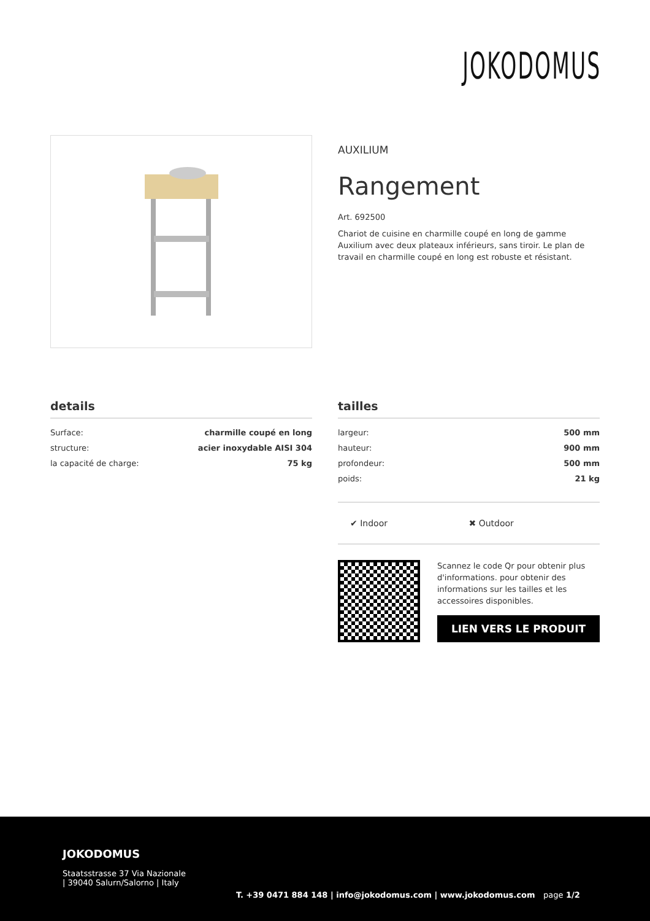JOKODOMUS
AUXILIUM
Rangement
Art. 692500
Chariot de cuisine en charmille coupé en long de gamme Auxilium avec deux plateaux inférieurs, sans tiroir. Le plan de travail en charmille coupé en long est robuste et résistant.
details
| Surface: | charmille coupé en long |
| structure: | acier inoxydable AISI 304 |
| la capacité de charge: | 75 kg |
tailles
| largeur: | 500 mm |
| hauteur: | 900 mm |
| profondeur: | 500 mm |
| poids: | 21 kg |
✔ Indoor ✖ Outdoor
Scannez le code Qr pour obtenir plus d'informations. pour obtenir des informations sur les tailles et les accessoires disponibles.
LIEN VERS LE PRODUIT
JOKODOMUS
Staatsstrasse 37 Via Nazionale
| 39040 Salurn/Salorno | Italy
T. +39 0471 884 148 | info@jokodomus.com | www.jokodomus.com page 1/2